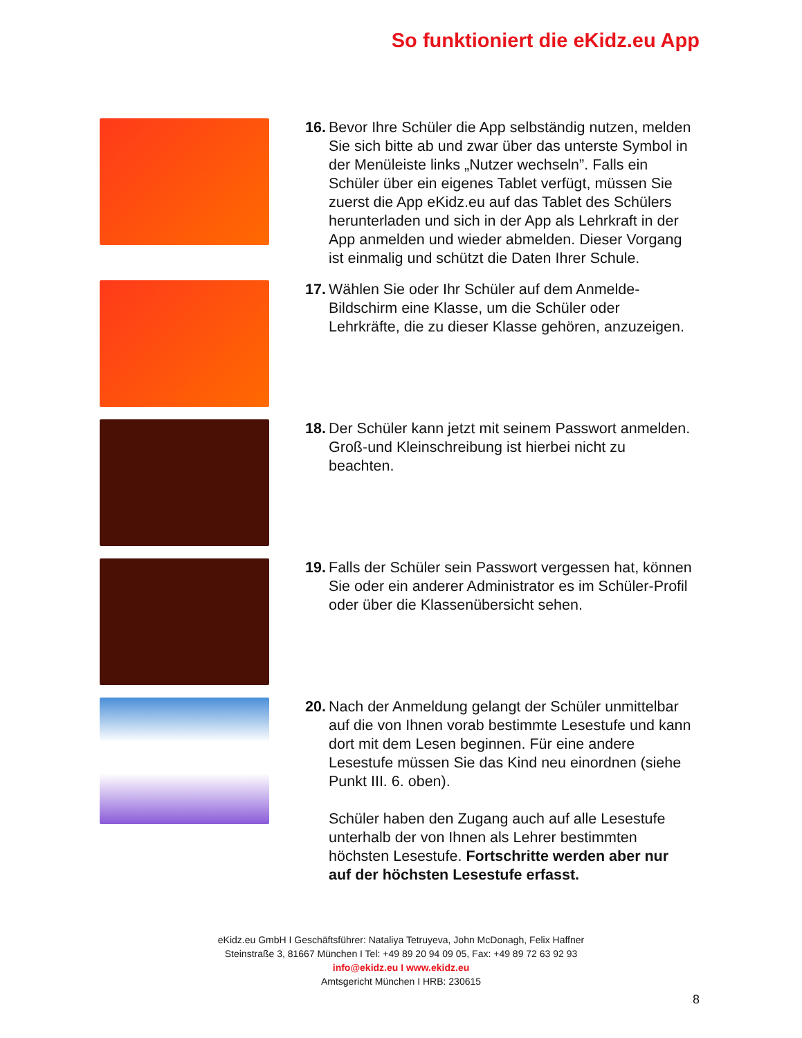So funktioniert die eKidz.eu App
16. Bevor Ihre Schüler die App selbständig nutzen, melden Sie sich bitte ab und zwar über das unterste Symbol in der Menüleiste links „Nutzer wechseln”. Falls ein Schüler über ein eigenes Tablet verfügt, müssen Sie zuerst die App eKidz.eu auf das Tablet des Schülers herunterladen und sich in der App als Lehrkraft in der App anmelden und wieder abmelden. Dieser Vorgang ist einmalig und schützt die Daten Ihrer Schule.
17. Wählen Sie oder Ihr Schüler auf dem Anmelde-Bildschirm eine Klasse, um die Schüler oder Lehrkräfte, die zu dieser Klasse gehören, anzuzeigen.
18. Der Schüler kann jetzt mit seinem Passwort anmelden. Groß-und Kleinschreibung ist hierbei nicht zu beachten.
19. Falls der Schüler sein Passwort vergessen hat, können Sie oder ein anderer Administrator es im Schüler-Profil oder über die Klassenübersicht sehen.
20. Nach der Anmeldung gelangt der Schüler unmittelbar auf die von Ihnen vorab bestimmte Lesestufe und kann dort mit dem Lesen beginnen. Für eine andere Lesestufe müssen Sie das Kind neu einordnen (siehe Punkt III. 6. oben).
Schüler haben den Zugang auch auf alle Lesestufe unterhalb der von Ihnen als Lehrer bestimmten höchsten Lesestufe. Fortschritte werden aber nur auf der höchsten Lesestufe erfasst.
eKidz.eu GmbH I Geschäftsführer: Nataliya Tetruyeva, John McDonagh, Felix Haffner
Steinstraße 3, 81667 München I Tel: +49 89 20 94 09 05, Fax: +49 89 72 63 92 93
info@ekidz.eu I www.ekidz.eu
Amtsgericht München I HRB: 230615
8